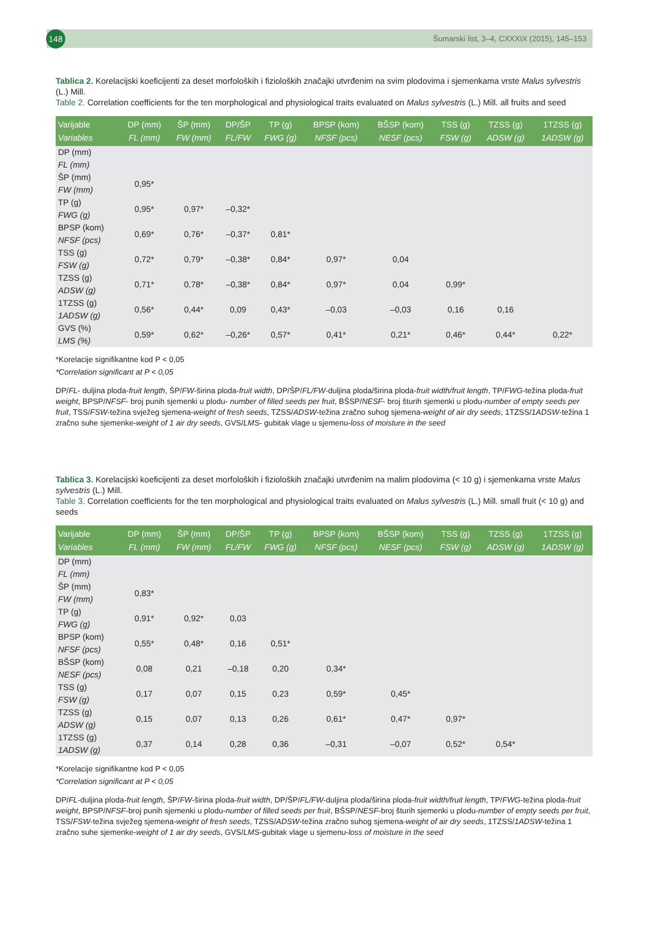148
Šumarski list, 3–4, CXXXIX (2015), 145–153
Tablica 2. Korelacijski koeficijenti za deset morfoloških i fizioloških značajki utvrđenim na svim plodovima i sjemenkama vrste Malus sylvestris (L.) Mill.
Table 2. Correlation coefficients for the ten morphological and physiological traits evaluated on Malus sylvestris (L.) Mill. all fruits and seed
| Varijable Variables | DP (mm) FL (mm) | ŠP (mm) FW (mm) | DP/ŠP FL/FW | TP (g) FWG (g) | BPSP (kom) NFSF (pcs) | BŠSP (kom) NESF (pcs) | TSS (g) FSW (g) | TZSS (g) ADSW (g) | 1TZSS (g) 1ADSW (g) |
| --- | --- | --- | --- | --- | --- | --- | --- | --- | --- |
| DP (mm) FL (mm) | | | | | | | | | |
| ŠP (mm) FW (mm) | 0,95* | | | | | | | | |
| TP (g) FWG (g) | 0,95* | 0,97* | –0,32* | | | | | | |
| BPSP (kom) NFSF (pcs) | 0,69* | 0,76* | –0,37* | 0,81* | | | | | |
| TSS (g) FSW (g) | 0,72* | 0,79* | –0,38* | 0,84* | 0,97* | 0,04 | | | |
| TZSS (g) ADSW (g) | 0,71* | 0,78* | –0,38* | 0,84* | 0,97* | 0,04 | 0,99* | | |
| 1TZSS (g) 1ADSW (g) | 0,56* | 0,44* | 0,09 | 0,43* | –0,03 | –0,03 | 0,16 | 0,16 | |
| GVS (%) LMS (%) | 0,59* | 0,62* | –0,26* | 0,57* | 0,41* | 0,21* | 0,46* | 0,44* | 0,22* |
*Korelacije signifikantne kod P < 0,05
*Correlation significant at P < 0,05
DP/FL- duljina ploda-fruit length, ŠP/FW-širina ploda-fruit width, DP/ŠP/FL/FW-duljina ploda/širina ploda-fruit width/fruit length, TP/FWG-težina ploda-fruit weight, BPSP/NFSF- broj punih sjemenki u plodu- number of filled seeds per fruit, BŠSP/NESF- broj šturih sjemenki u plodu-number of empty seeds per fruit, TSS/FSW-težina svježeg sjemena-weight of fresh seeds, TZSS/ADSW-težina zračno suhog sjemena-weight of air dry seeds, 1TZSS/1ADSW-težina 1 zračno suhe sjemenke-weight of 1 air dry seeds, GVS/LMS- gubitak vlage u sjemenu-loss of moisture in the seed
Tablica 3. Korelacijski koeficijenti za deset morfoloških i fizioloških značajki utvrđenim na malim plodovima (< 10 g) i sjemenkama vrste Malus sylvestris (L.) Mill.
Table 3. Correlation coefficients for the ten morphological and physiological traits evaluated on Malus sylvestris (L.) Mill. small fruit (< 10 g) and seeds
| Varijable Variables | DP (mm) FL (mm) | ŠP (mm) FW (mm) | DP/ŠP FL/FW | TP (g) FWG (g) | BPSP (kom) NFSF (pcs) | BŠSP (kom) NESF (pcs) | TSS (g) FSW (g) | TZSS (g) ADSW (g) | 1TZSS (g) 1ADSW (g) |
| --- | --- | --- | --- | --- | --- | --- | --- | --- | --- |
| DP (mm) FL (mm) | | | | | | | | | |
| ŠP (mm) FW (mm) | 0,83* | | | | | | | | |
| TP (g) FWG (g) | 0,91* | 0,92* | 0,03 | | | | | | |
| BPSP (kom) NFSF (pcs) | 0,55* | 0,48* | 0,16 | 0,51* | | | | | |
| BŠSP (kom) NESF (pcs) | 0,08 | 0,21 | –0,18 | 0,20 | 0,34* | | | | |
| TSS (g) FSW (g) | 0,17 | 0,07 | 0,15 | 0,23 | 0,59* | 0,45* | | | |
| TZSS (g) ADSW (g) | 0,15 | 0,07 | 0,13 | 0,26 | 0,61* | 0,47* | 0,97* | | |
| 1TZSS (g) 1ADSW (g) | 0,37 | 0,14 | 0,28 | 0,36 | –0,31 | –0,07 | 0,52* | 0,54* | |
*Korelacije signifikantne kod P < 0,05
*Correlation significant at P < 0,05
DP/FL-duljina ploda-fruit length, ŠP/FW-širina ploda-fruit width, DP/ŠP/FL/FW-duljina ploda/širina ploda-fruit width/fruit length, TP/FWG-težina ploda-fruit weight, BPSP/NFSF-broj punih sjemenki u plodu-number of filled seeds per fruit, BŠSP/NESF-broj šturih sjemenki u plodu-number of empty seeds per fruit, TSS/FSW-težina svježeg sjemena-weight of fresh seeds, TZSS/ADSW-težina zračno suhog sjemena-weight of air dry seeds, 1TZSS/1ADSW-težina 1 zračno suhe sjemenke-weight of 1 air dry seeds, GVS/LMS-gubitak vlage u sjemenu-loss of moisture in the seed